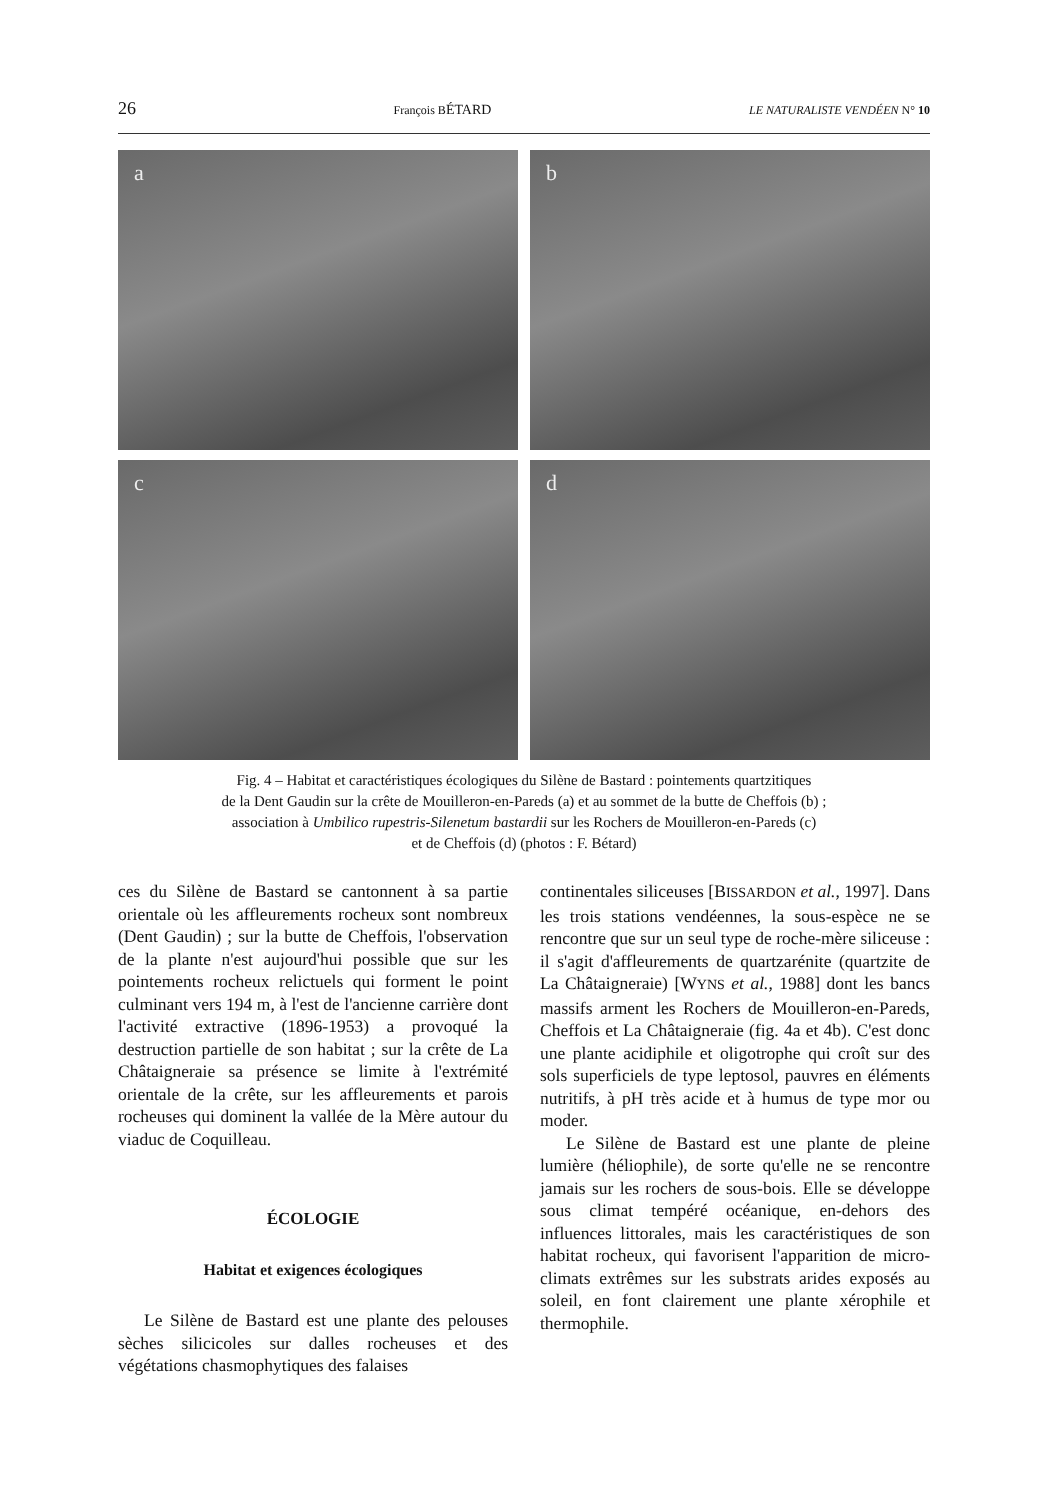26 François BÉTARD LE NATURALISTE VENDÉEN N° 10
a
b
c
d
Fig. 4 – Habitat et caractéristiques écologiques du Silène de Bastard : pointements quartzitiques
de la Dent Gaudin sur la crête de Mouilleron-en-Pareds (a) et au sommet de la butte de Cheffois (b) ;
association à Umbilico rupestris-Silenetum bastardii sur les Rochers de Mouilleron-en-Pareds (c)
et de Cheffois (d) (photos : F. Bétard)
ces du Silène de Bastard se cantonnent à sa partie orientale où les affleurements rocheux sont nombreux (Dent Gaudin) ; sur la butte de Cheffois, l'observation de la plante n'est aujourd'hui possible que sur les pointements rocheux relictuels qui forment le point culminant vers 194 m, à l'est de l'ancienne carrière dont l'activité extractive (1896-1953) a provoqué la destruction partielle de son habitat ; sur la crête de La Châtaigneraie sa présence se limite à l'extrémité orientale de la crête, sur les affleurements et parois rocheuses qui dominent la vallée de la Mère autour du viaduc de Coquilleau.
ÉCOLOGIE
Habitat et exigences écologiques
Le Silène de Bastard est une plante des pelouses sèches silicicoles sur dalles rocheuses et des végétations chasmophytiques des falaises
continentales siliceuses [BISSARDON et al., 1997]. Dans les trois stations vendéennes, la sous-espèce ne se rencontre que sur un seul type de roche-mère siliceuse : il s'agit d'affleurements de quartzarénite (quartzite de La Châtaigneraie) [WYNS et al., 1988] dont les bancs massifs arment les Rochers de Mouilleron-en-Pareds, Cheffois et La Châtaigneraie (fig. 4a et 4b). C'est donc une plante acidiphile et oligotrophe qui croît sur des sols superficiels de type leptosol, pauvres en éléments nutritifs, à pH très acide et à humus de type mor ou moder.
Le Silène de Bastard est une plante de pleine lumière (héliophile), de sorte qu'elle ne se rencontre jamais sur les rochers de sous-bois. Elle se développe sous climat tempéré océanique, en-dehors des influences littorales, mais les caractéristiques de son habitat rocheux, qui favorisent l'apparition de micro-climats extrêmes sur les substrats arides exposés au soleil, en font clairement une plante xérophile et thermophile.